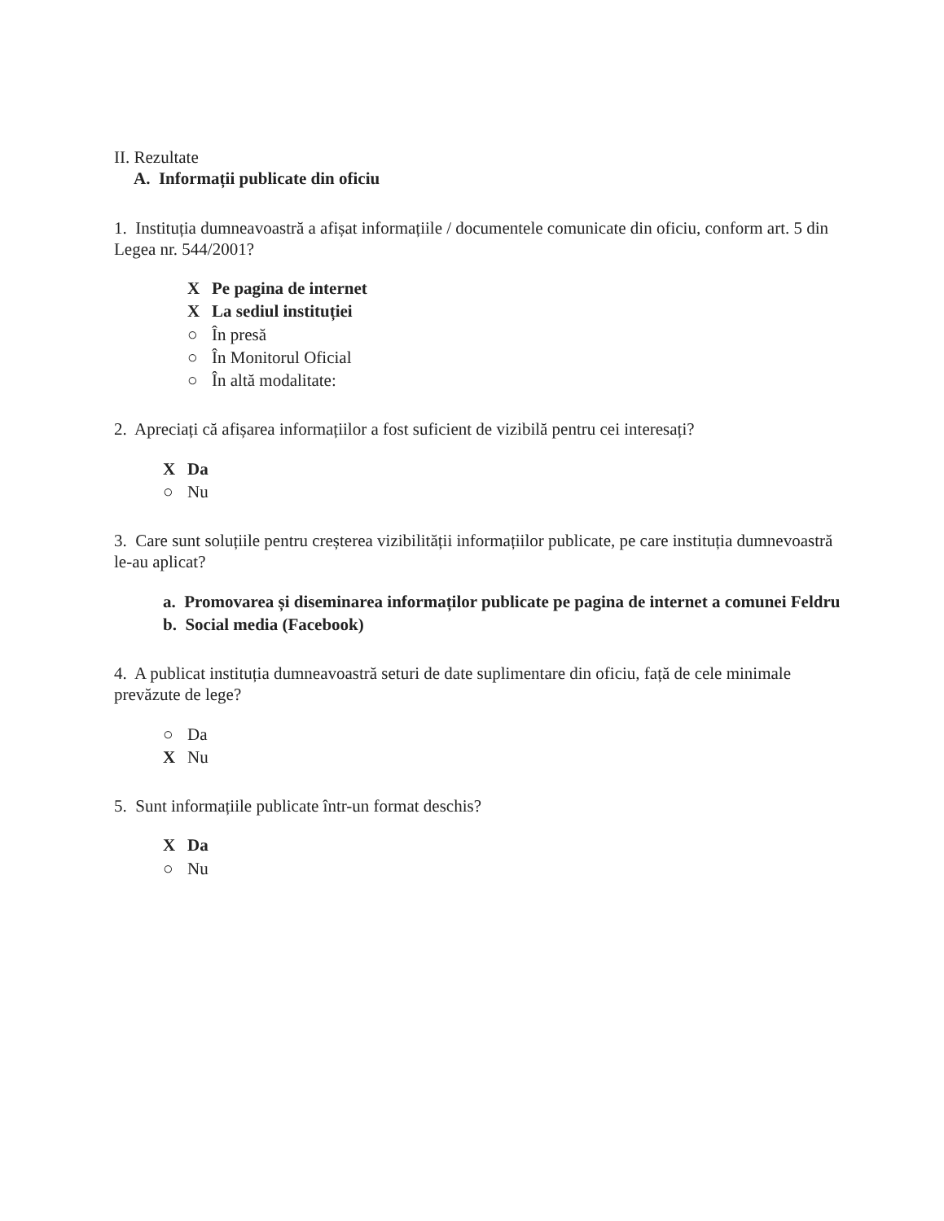II. Rezultate
A. Informații publicate din oficiu
1. Instituția dumneavoastră a afișat informațiile / documentele comunicate din oficiu, conform art. 5 din Legea nr. 544/2001?
X Pe pagina de internet
X La sediul instituției
○ În presă
○ În Monitorul Oficial
○ În altă modalitate:
2. Apreciați că afișarea informațiilor a fost suficient de vizibilă pentru cei interesați?
X Da
○ Nu
3. Care sunt soluțiile pentru creșterea vizibilității informațiilor publicate, pe care instituția dumnevoastră le-au aplicat?
a. Promovarea și diseminarea informaților publicate pe pagina de internet a comunei Feldru
b. Social media (Facebook)
4. A publicat instituția dumneavoastră seturi de date suplimentare din oficiu, față de cele minimale prevăzute de lege?
○ Da
X Nu
5. Sunt informațiile publicate într-un format deschis?
X Da
○ Nu